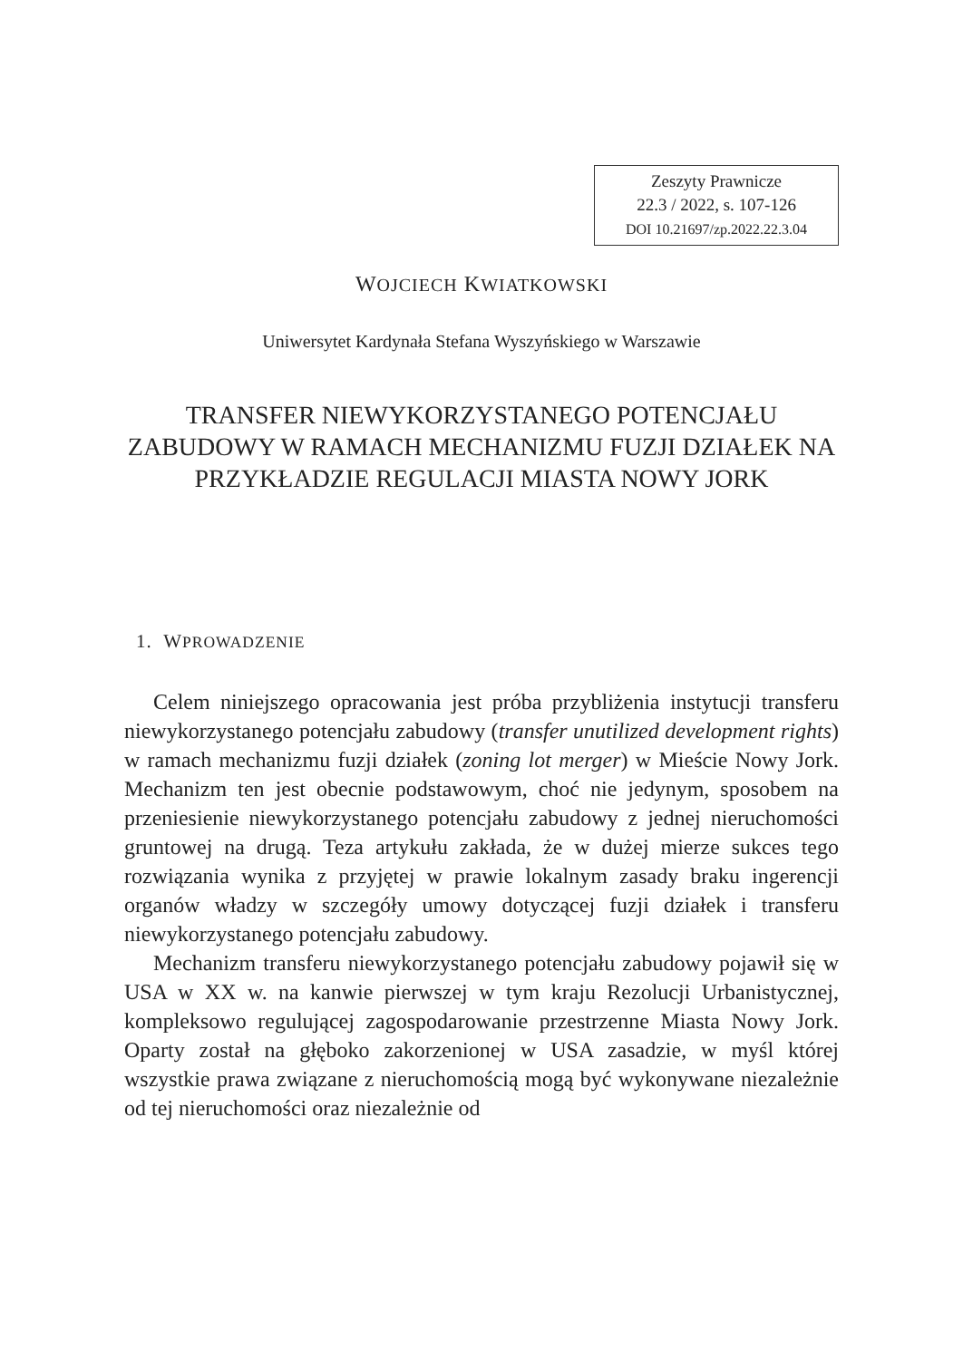Zeszyty Prawnicze
22.3 / 2022, s. 107-126
DOI 10.21697/zp.2022.22.3.04
WOJCIECH KWIATKOWSKI
Uniwersytet Kardynała Stefana Wyszyńskiego w Warszawie
TRANSFER NIEWYKORZYSTANEGO POTENCJAŁU ZABUDOWY W RAMACH MECHANIZMU FUZJI DZIAŁEK NA PRZYKŁADZIE REGULACJI MIASTA NOWY JORK
1. WPROWADZENIE
Celem niniejszego opracowania jest próba przybliżenia instytucji transferu niewykorzystanego potencjału zabudowy (transfer unutilized development rights) w ramach mechanizmu fuzji działek (zoning lot merger) w Mieście Nowy Jork. Mechanizm ten jest obecnie podstawowym, choć nie jedynym, sposobem na przeniesienie niewykorzystanego potencjału zabudowy z jednej nieruchomości gruntowej na drugą. Teza artykułu zakłada, że w dużej mierze sukces tego rozwiązania wynika z przyjętej w prawie lokalnym zasady braku ingerencji organów władzy w szczegóły umowy dotyczącej fuzji działek i transferu niewykorzystanego potencjału zabudowy.
Mechanizm transferu niewykorzystanego potencjału zabudowy pojawił się w USA w XX w. na kanwie pierwszej w tym kraju Rezolucji Urbanistycznej, kompleksowo regulującej zagospodarowanie przestrzenne Miasta Nowy Jork. Oparty został na głęboko zakorzenionej w USA zasadzie, w myśl której wszystkie prawa związane z nieruchomością mogą być wykonywane niezależnie od tej nieruchomości oraz niezależnie od